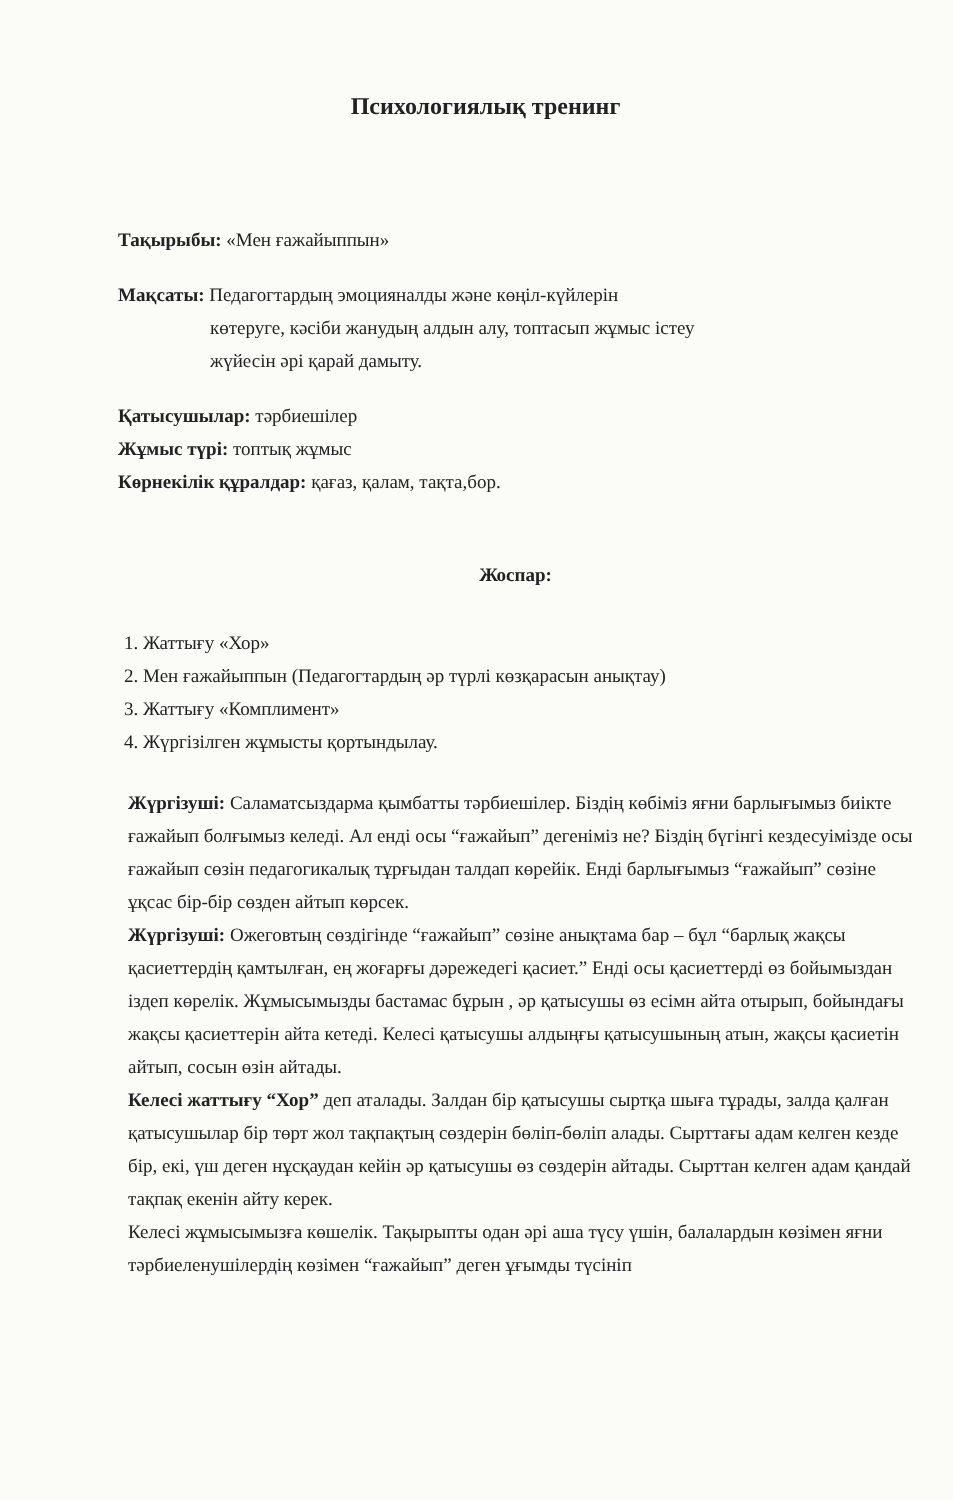Психологиялық тренинг
Тақырыбы: «Мен ғажайыппын»
Мақсаты: Педагогтардың эмоцияналды және көңіл-күйлерін
көтеруге, кәсіби жанудың алдын алу, топтасып жұмыс істеу
жүйесін әрі қарай дамыту.
Қатысушылар: тәрбиешілер
Жұмыс түрі: топтық жұмыс
Көрнекілік құралдар: қағаз, қалам, тақта,бор.
Жоспар:
1. Жаттығу «Хор»
2. Мен ғажайыппын (Педагогтардың әр түрлі көзқарасын анықтау)
3. Жаттығу «Комплимент»
4. Жүргізілген жұмысты қортындылау.
Жүргізуші: Саламатсыздарма қымбатты тәрбиешілер. Біздің көбіміз яғни барлығымыз биікте ғажайып болғымыз келеді. Ал енді осы “ғажайып” дегеніміз не? Біздің бүгінгі кездесуімізде осы ғажайып сөзін педагогикалық тұрғыдан талдап көрейік. Енді барлығымыз “ғажайып” сөзіне ұқсас бір-бір сөзден айтып көрсек.
Жүргізуші: Ожеговтың сөздігінде “ғажайып” сөзіне анықтама бар – бұл “барлық жақсы қасиеттердің қамтылған, ең жоғарғы дәрежедегі қасиет.” Енді осы қасиеттерді өз бойымыздан іздеп көрелік. Жұмысымызды бастамас бұрын , әр қатысушы өз есімн айта отырып, бойындағы жақсы қасиеттерін айта кетеді. Келесі қатысушы алдыңғы қатысушының атын, жақсы қасиетін айтып, сосын өзін айтады.
Келесі жаттығу “Хор” деп аталады. Залдан бір қатысушы сыртқа шыға тұрады, залда қалған қатысушылар бір төрт жол тақпақтың сөздерін бөліп-бөліп алады. Сырттағы адам келген кезде бір, екі, үш деген нұсқаудан кейін әр қатысушы өз сөздерін айтады. Сырттан келген адам қандай тақпақ екенін айту керек.
Келесі жұмысымызға көшелік. Тақырыпты одан әрі аша түсу үшін, балалардын көзімен яғни тәрбиеленушілердің көзімен “ғажайып” деген ұғымды түсініп